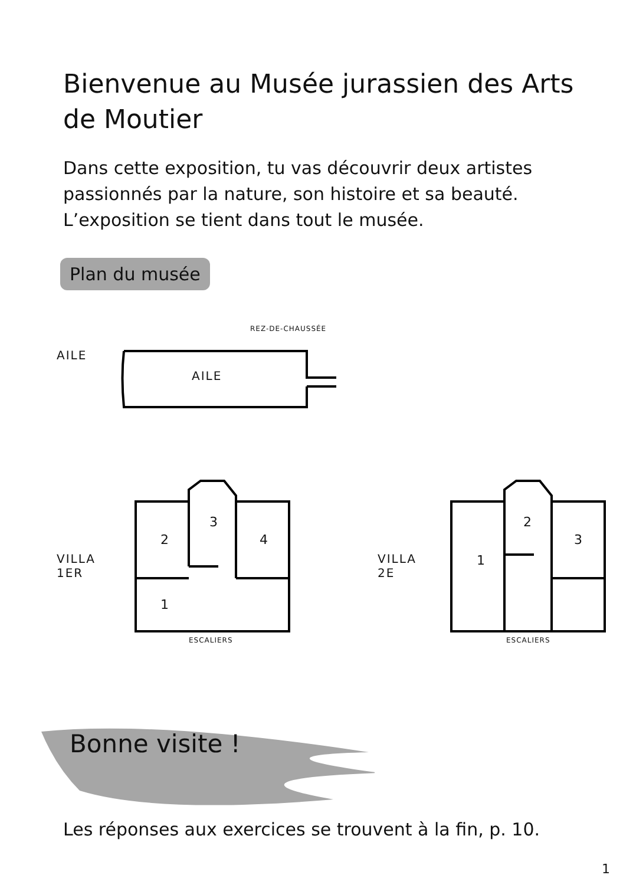Bienvenue au Musée jurassien des Arts de Moutier
Dans cette exposition, tu vas découvrir deux artistes passionnés par la nature, son histoire et sa beauté. L’exposition se tient dans tout le musée.
Plan du musée
REZ-DE-CHAUSSÉE
AILE
AILE
3
2 4
1
VILLA
1ER
ESCALIERS
2
3
1
VILLA
2E
ESCALIERS
Bonne visite !
Les réponses aux exercices se trouvent à la fin, p. 10.
1